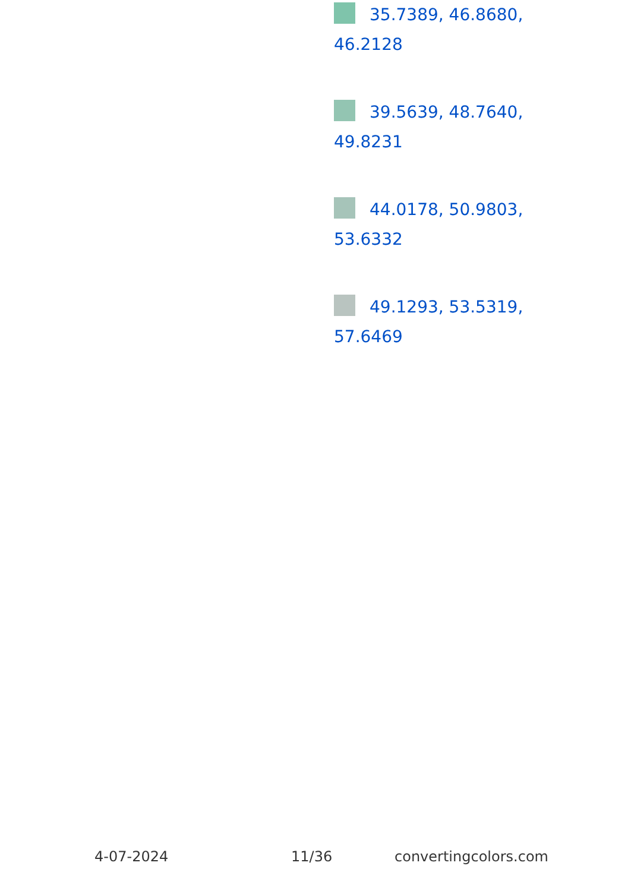35.7389, 46.8680, 46.2128
39.5639, 48.7640, 49.8231
44.0178, 50.9803, 53.6332
49.1293, 53.5319, 57.6469
4-07-2024 11/36 convertingcolors.com